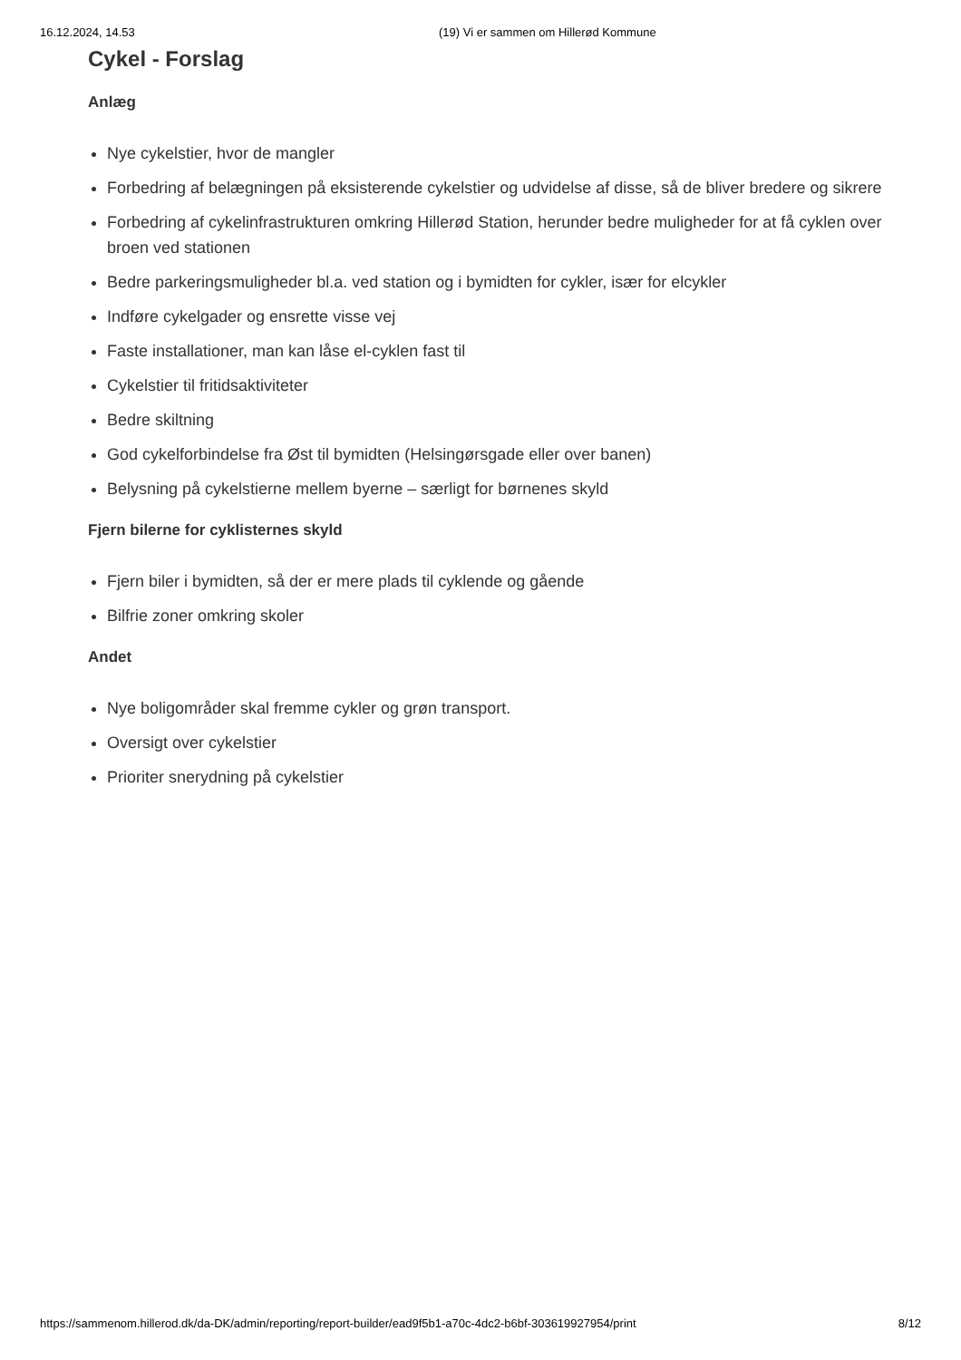16.12.2024, 14.53 (19) Vi er sammen om Hillerød Kommune
Cykel - Forslag
Anlæg
Nye cykelstier, hvor de mangler
Forbedring af belægningen på eksisterende cykelstier og udvidelse af disse, så de bliver bredere og sikrere
Forbedring af cykelinfrastrukturen omkring Hillerød Station, herunder bedre muligheder for at få cyklen over broen ved stationen
Bedre parkeringsmuligheder bl.a. ved station og i bymidten for cykler, især for elcykler
Indføre cykelgader og ensrette visse vej
Faste installationer, man kan låse el-cyklen fast til
Cykelstier til fritidsaktiviteter
Bedre skiltning
God cykelforbindelse fra Øst til bymidten (Helsingørsgade eller over banen)
Belysning på cykelstierne mellem byerne – særligt for børnenes skyld
Fjern bilerne for cyklisternes skyld
Fjern biler i bymidten, så der er mere plads til cyklende og gående
Bilfrie zoner omkring skoler
Andet
Nye boligområder skal fremme cykler og grøn transport.
Oversigt over cykelstier
Prioriter snerydning på cykelstier
https://sammenom.hillerod.dk/da-DK/admin/reporting/report-builder/ead9f5b1-a70c-4dc2-b6bf-303619927954/print 8/12